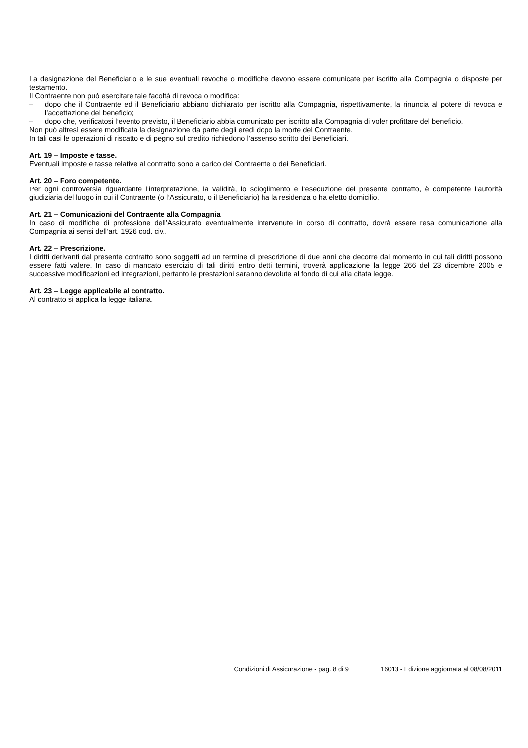La designazione del Beneficiario e le sue eventuali revoche o modifiche devono essere comunicate per iscritto alla Compagnia o disposte per testamento.
Il Contraente non può esercitare tale facoltà di revoca o modifica:
– dopo che il Contraente ed il Beneficiario abbiano dichiarato per iscritto alla Compagnia, rispettivamente, la rinuncia al potere di revoca e l’accettazione del beneficio;
– dopo che, verificatosi l’evento previsto, il Beneficiario abbia comunicato per iscritto alla Compagnia di voler profittare del beneficio.
Non può altresì essere modificata la designazione da parte degli eredi dopo la morte del Contraente.
In tali casi le operazioni di riscatto e di pegno sul credito richiedono l’assenso scritto dei Beneficiari.
Art. 19 – Imposte e tasse.
Eventuali imposte e tasse relative al contratto sono a carico del Contraente o dei Beneficiari.
Art. 20 – Foro competente.
Per ogni controversia riguardante l’interpretazione, la validità, lo scioglimento e l’esecuzione del presente contratto, è competente l’autorità giudiziaria del luogo in cui il Contraente (o l’Assicurato, o il Beneficiario) ha la residenza o ha eletto domicilio.
Art. 21 – Comunicazioni del Contraente alla Compagnia
In caso di modifiche di professione dell’Assicurato eventualmente intervenute in corso di contratto, dovrà essere resa comunicazione alla Compagnia ai sensi dell’art. 1926 cod. civ..
Art. 22 – Prescrizione.
I diritti derivanti dal presente contratto sono soggetti ad un termine di prescrizione di due anni che decorre dal momento in cui tali diritti possono essere fatti valere. In caso di mancato esercizio di tali diritti entro detti termini, troverà applicazione la legge 266 del 23 dicembre 2005 e successive modificazioni ed integrazioni, pertanto le prestazioni saranno devolute al fondo di cui alla citata legge.
Art. 23 – Legge applicabile al contratto.
Al contratto si applica la legge italiana.
Condizioni di Assicurazione - pag. 8 di 9 16013 - Edizione aggiornata al 08/08/2011